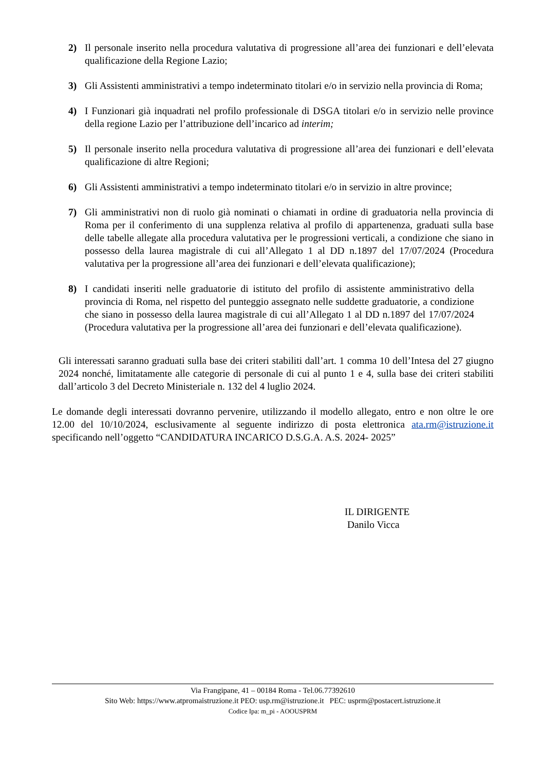2) Il personale inserito nella procedura valutativa di progressione all’area dei funzionari e dell’elevata qualificazione della Regione Lazio;
3) Gli Assistenti amministrativi a tempo indeterminato titolari e/o in servizio nella provincia di Roma;
4) I Funzionari già inquadrati nel profilo professionale di DSGA titolari e/o in servizio nelle province della regione Lazio per l’attribuzione dell’incarico ad interim;
5) Il personale inserito nella procedura valutativa di progressione all’area dei funzionari e dell’elevata qualificazione di altre Regioni;
6) Gli Assistenti amministrativi a tempo indeterminato titolari e/o in servizio in altre province;
7) Gli amministrativi non di ruolo già nominati o chiamati in ordine di graduatoria nella provincia di Roma per il conferimento di una supplenza relativa al profilo di appartenenza, graduati sulla base delle tabelle allegate alla procedura valutativa per le progressioni verticali, a condizione che siano in possesso della laurea magistrale di cui all’Allegato 1 al DD n.1897 del 17/07/2024 (Procedura valutativa per la progressione all’area dei funzionari e dell’elevata qualificazione);
8) I candidati inseriti nelle graduatorie di istituto del profilo di assistente amministrativo della provincia di Roma, nel rispetto del punteggio assegnato nelle suddette graduatorie, a condizione che siano in possesso della laurea magistrale di cui all’Allegato 1 al DD n.1897 del 17/07/2024 (Procedura valutativa per la progressione all’area dei funzionari e dell’elevata qualificazione).
Gli interessati saranno graduati sulla base dei criteri stabiliti dall’art. 1 comma 10 dell’Intesa del 27 giugno 2024 nonché, limitatamente alle categorie di personale di cui al punto 1 e 4, sulla base dei criteri stabiliti dall’articolo 3 del Decreto Ministeriale n. 132 del 4 luglio 2024.
Le domande degli interessati dovranno pervenire, utilizzando il modello allegato, entro e non oltre le ore 12.00 del 10/10/2024, esclusivamente al seguente indirizzo di posta elettronica ata.rm@istruzione.it specificando nell’oggetto “CANDIDATURA INCARICO D.S.G.A. A.S. 2024- 2025”
IL DIRIGENTE
Danilo Vicca
Via Frangipane, 41 – 00184 Roma - Tel.06.77392610
Sito Web: https://www.atpromaistruzione.it PEO: usp.rm@istruzione.it PEC: usprm@postacert.istruzione.it
Codice Ipa: m_pi - AOOUSPRM